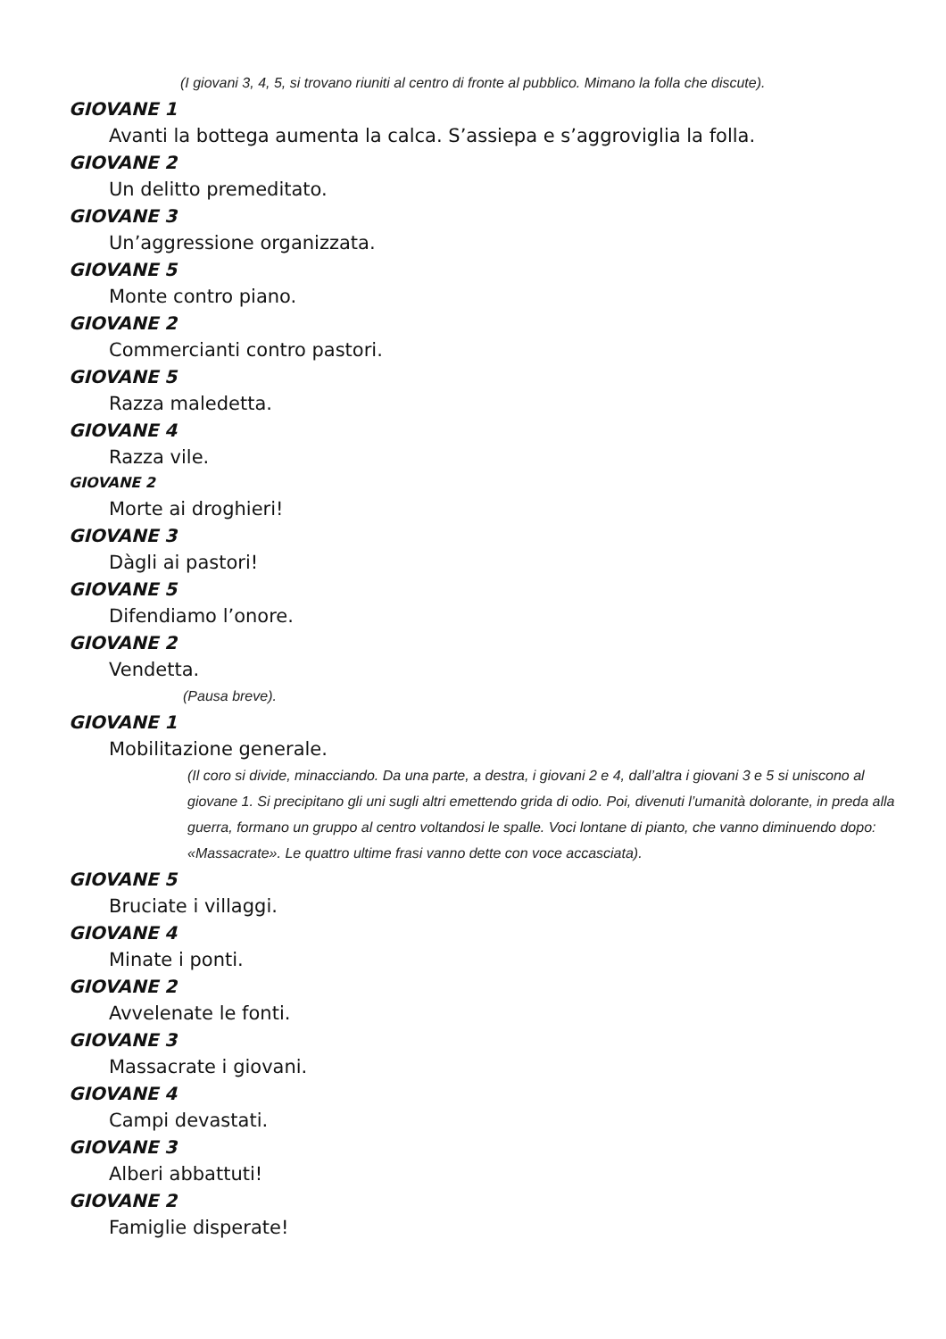(I giovani 3, 4, 5, si trovano riuniti al centro di fronte al pubblico. Mimano la folla che discute).
GIOVANE 1
Avanti la bottega aumenta la calca. S’assiepa e s’aggroviglia la folla.
GIOVANE 2
Un delitto premeditato.
GIOVANE 3
Un’aggressione organizzata.
GIOVANE 5
Monte contro piano.
GIOVANE 2
Commercianti contro pastori.
GIOVANE 5
Razza maledetta.
GIOVANE 4
Razza vile.
GIOVANE 2
Morte ai droghieri!
GIOVANE 3
Dàgli ai pastori!
GIOVANE 5
Difendiamo l’onore.
GIOVANE 2
Vendetta.
(Pausa breve).
GIOVANE 1
Mobilitazione generale.
(Il coro si divide, minacciando. Da una parte, a destra, i giovani 2 e 4, dall’altra i giovani 3 e 5 si uniscono al giovane 1. Si precipitano gli uni sugli altri emettendo grida di odio. Poi, divenuti l’umanità dolorante, in preda alla guerra, formano un gruppo al centro voltandosi le spalle. Voci lontane di pianto, che vanno diminuendo dopo: «Massacrate». Le quattro ultime frasi vanno dette con voce accasciata).
GIOVANE 5
Bruciate i villaggi.
GIOVANE 4
Minate i ponti.
GIOVANE 2
Avvelenate le fonti.
GIOVANE 3
Massacrate i giovani.
GIOVANE 4
Campi devastati.
GIOVANE 3
Alberi abbattuti!
GIOVANE 2
Famiglie disperate!